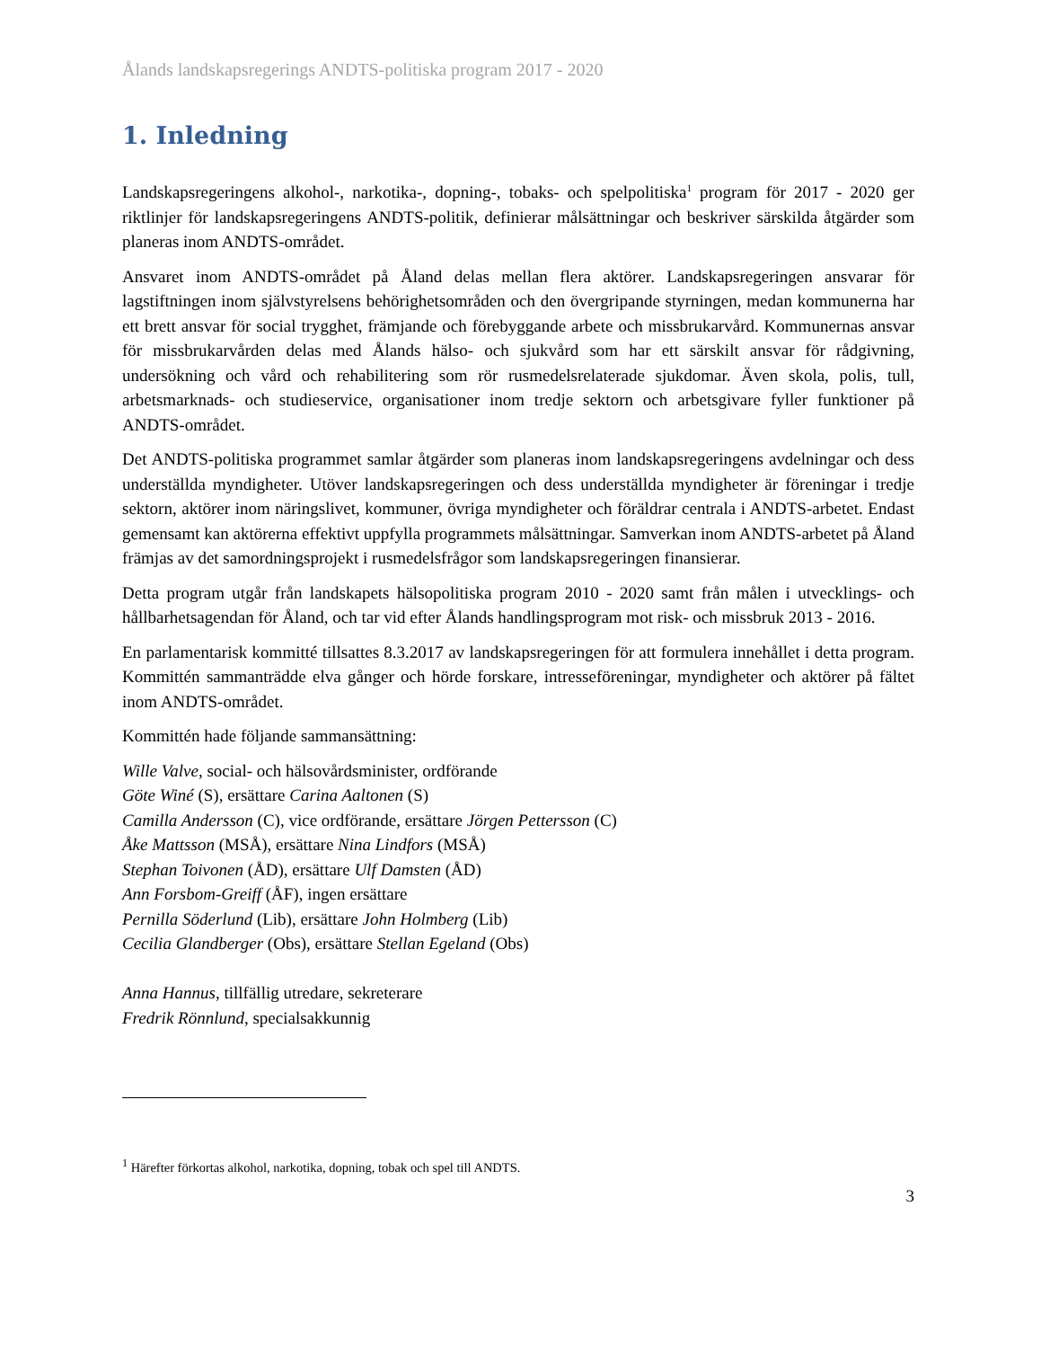Ålands landskapsregerings ANDTS-politiska program 2017 - 2020
1. Inledning
Landskapsregeringens alkohol-, narkotika-, dopning-, tobaks- och spelpolitiska<sup>1</sup> program för 2017 - 2020 ger riktlinjer för landskapsregeringens ANDTS-politik, definierar målsättningar och beskriver särskilda åtgärder som planeras inom ANDTS-området.
Ansvaret inom ANDTS-området på Åland delas mellan flera aktörer. Landskapsregeringen ansvarar för lagstiftningen inom självstyrelsens behörighetsområden och den övergripande styrningen, medan kommunerna har ett brett ansvar för social trygghet, främjande och förebyggande arbete och missbrukarvård. Kommunernas ansvar för missbrukarvården delas med Ålands hälso- och sjukvård som har ett särskilt ansvar för rådgivning, undersökning och vård och rehabilitering som rör rusmedelsrelaterade sjukdomar. Även skola, polis, tull, arbetsmarknads- och studieservice, organisationer inom tredje sektorn och arbetsgivare fyller funktioner på ANDTS-området.
Det ANDTS-politiska programmet samlar åtgärder som planeras inom landskapsregeringens avdelningar och dess underställda myndigheter. Utöver landskapsregeringen och dess underställda myndigheter är föreningar i tredje sektorn, aktörer inom näringslivet, kommuner, övriga myndigheter och föräldrar centrala i ANDTS-arbetet. Endast gemensamt kan aktörerna effektivt uppfylla programmets målsättningar. Samverkan inom ANDTS-arbetet på Åland främjas av det samordningsprojekt i rusmedelsfrågor som landskapsregeringen finansierar.
Detta program utgår från landskapets hälsopolitiska program 2010 - 2020 samt från målen i utvecklings- och hållbarhetsagendan för Åland, och tar vid efter Ålands handlingsprogram mot risk- och missbruk 2013 - 2016.
En parlamentarisk kommitté tillsattes 8.3.2017 av landskapsregeringen för att formulera innehållet i detta program. Kommittén sammanträdde elva gånger och hörde forskare, intresseföreningar, myndigheter och aktörer på fältet inom ANDTS-området.
Kommittén hade följande sammansättning:
Wille Valve, social- och hälsovårdsminister, ordförande
Göte Winé (S), ersättare Carina Aaltonen (S)
Camilla Andersson (C), vice ordförande, ersättare Jörgen Pettersson (C)
Åke Mattsson (MSÅ), ersättare Nina Lindfors (MSÅ)
Stephan Toivonen (ÅD), ersättare Ulf Damsten (ÅD)
Ann Forsbom-Greiff (ÅF), ingen ersättare
Pernilla Söderlund (Lib), ersättare John Holmberg (Lib)
Cecilia Glandberger (Obs), ersättare Stellan Egeland (Obs)
Anna Hannus, tillfällig utredare, sekreterare
Fredrik Rönnlund, specialsakkunnig
<sup>1</sup> Härefter förkortas alkohol, narkotika, dopning, tobak och spel till ANDTS.
3